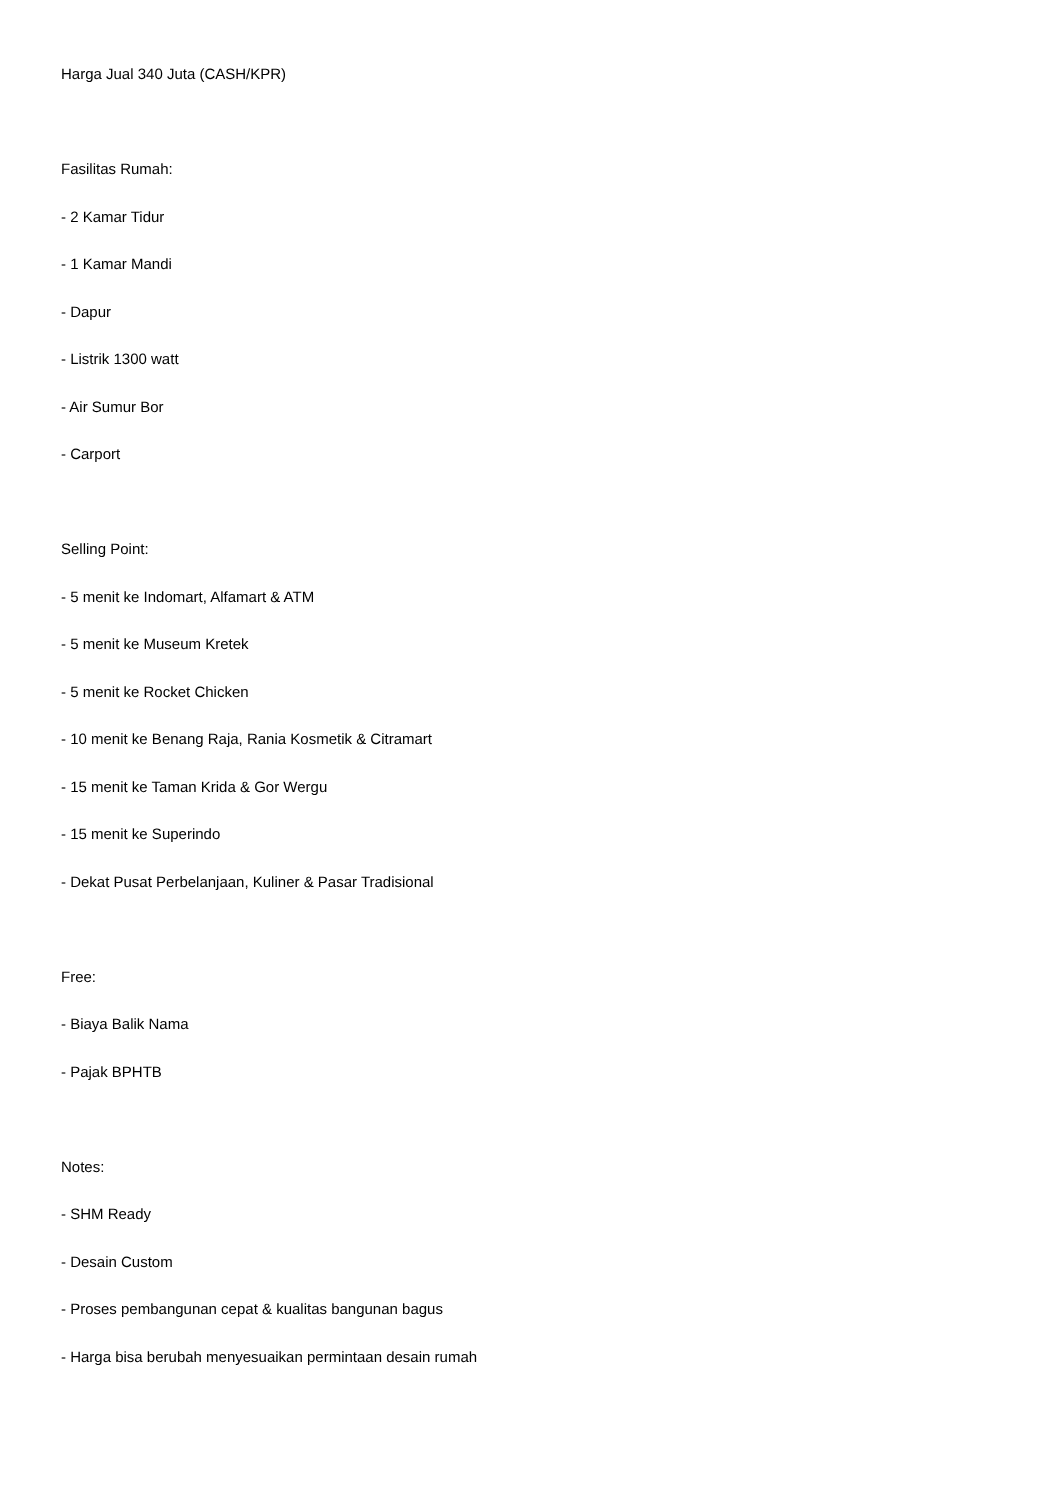Harga Jual 340 Juta (CASH/KPR)
Fasilitas Rumah:
- 2 Kamar Tidur
- 1 Kamar Mandi
- Dapur
- Listrik 1300 watt
- Air Sumur Bor
- Carport
Selling Point:
- 5 menit ke Indomart, Alfamart & ATM
- 5 menit ke Museum Kretek
- 5 menit ke Rocket Chicken
- 10 menit ke Benang Raja, Rania Kosmetik & Citramart
- 15 menit ke Taman Krida & Gor Wergu
- 15 menit ke Superindo
- Dekat Pusat Perbelanjaan, Kuliner & Pasar Tradisional
Free:
- Biaya Balik Nama
- Pajak BPHTB
Notes:
- SHM Ready
- Desain Custom
- Proses pembangunan cepat & kualitas bangunan bagus
- Harga bisa berubah menyesuaikan permintaan desain rumah